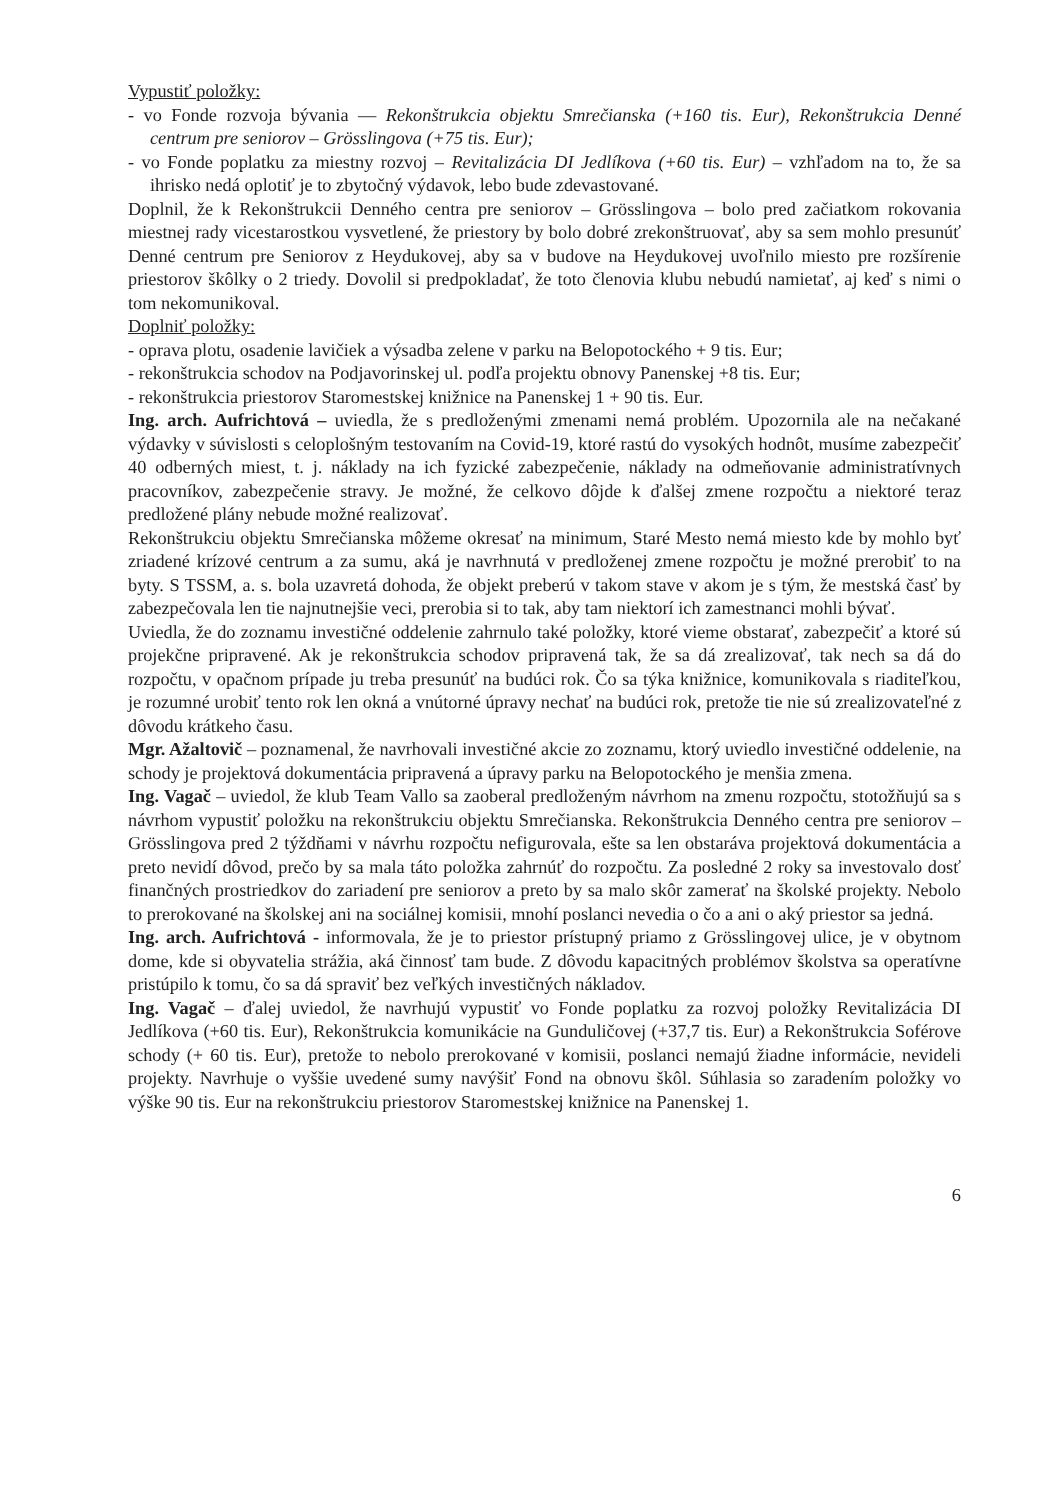Vypustiť položky:
- vo Fonde rozvoja bývania — Rekonštrukcia objektu Smrečianska (+160 tis. Eur), Rekonštrukcia Denné centrum pre seniorov – Grösslingova (+75 tis. Eur);
- vo Fonde poplatku za miestny rozvoj – Revitalizácia DI Jedlíkova (+60 tis. Eur) – vzhľadom na to, že sa ihrisko nedá oplotiť je to zbytočný výdavok, lebo bude zdevastované.
Doplnil, že k Rekonštrukcii Denného centra pre seniorov – Grösslingova – bolo pred začiatkom rokovania miestnej rady vicestarostkou vysvetlené, že priestory by bolo dobré zrekonštruovať, aby sa sem mohlo presunúť Denné centrum pre Seniorov z Heydukovej, aby sa v budove na Heydukovej uvoľnilo miesto pre rozšírenie priestorov škôlky o 2 triedy. Dovolil si predpokladať, že toto členovia klubu nebudú namietať, aj keď s nimi o tom nekomunikoval.
Doplniť položky:
- oprava plotu, osadenie lavičiek a výsadba zelene v parku na Belopotockého + 9 tis. Eur;
- rekonštrukcia schodov na Podjavorinskej ul. podľa projektu obnovy Panenskej +8 tis. Eur;
- rekonštrukcia priestorov Staromestskej knižnice na Panenskej 1 + 90 tis. Eur.
Ing. arch. Aufrichtová – uviedla, že s predloženými zmenami nemá problém. Upozornila ale na nečakané výdavky v súvislosti s celoplošným testovaním na Covid-19, ktoré rastú do vysokých hodnôt, musíme zabezpečiť 40 odberných miest, t. j. náklady na ich fyzické zabezpečenie, náklady na odmeňovanie administratívnych pracovníkov, zabezpečenie stravy. Je možné, že celkovo dôjde k ďalšej zmene rozpočtu a niektoré teraz predložené plány nebude možné realizovať.
Rekonštrukciu objektu Smrečianska môžeme okresať na minimum, Staré Mesto nemá miesto kde by mohlo byť zriadené krízové centrum a za sumu, aká je navrhnutá v predloženej zmene rozpočtu je možné prerobiť to na byty. S TSSM, a. s. bola uzavretá dohoda, že objekt preberú v takom stave v akom je s tým, že mestská časť by zabezpečovala len tie najnutnejšie veci, prerobia si to tak, aby tam niektorí ich zamestnanci mohli bývať.
Uviedla, že do zoznamu investičné oddelenie zahrnulo také položky, ktoré vieme obstarať, zabezpečiť a ktoré sú projekčne pripravené. Ak je rekonštrukcia schodov pripravená tak, že sa dá zrealizovať, tak nech sa dá do rozpočtu, v opačnom prípade ju treba presunúť na budúci rok. Čo sa týka knižnice, komunikovala s riaditeľkou, je rozumné urobiť tento rok len okná a vnútorné úpravy nechať na budúci rok, pretože tie nie sú zrealizovateľné z dôvodu krátkeho času.
Mgr. Ažaltovič – poznamenal, že navrhovali investičné akcie zo zoznamu, ktorý uviedlo investičné oddelenie, na schody je projektová dokumentácia pripravená a úpravy parku na Belopotockého je menšia zmena.
Ing. Vagač – uviedol, že klub Team Vallo sa zaoberal predloženým návrhom na zmenu rozpočtu, stotožňujú sa s návrhom vypustiť položku na rekonštrukciu objektu Smrečianska. Rekonštrukcia Denného centra pre seniorov – Grösslingova pred 2 týždňami v návrhu rozpočtu nefigurovala, ešte sa len obstaráva projektová dokumentácia a preto nevidí dôvod, prečo by sa mala táto položka zahrnúť do rozpočtu. Za posledné 2 roky sa investovalo dosť finančných prostriedkov do zariadení pre seniorov a preto by sa malo skôr zamerať na školské projekty. Nebolo to prerokované na školskej ani na sociálnej komisii, mnohí poslanci nevedia o čo a ani o aký priestor sa jedná.
Ing. arch. Aufrichtová - informovala, že je to priestor prístupný priamo z Grösslingovej ulice, je v obytnom dome, kde si obyvatelia strážia, aká činnosť tam bude. Z dôvodu kapacitných problémov školstva sa operatívne pristúpilo k tomu, čo sa dá spraviť bez veľkých investičných nákladov.
Ing. Vagač – ďalej uviedol, že navrhujú vypustiť vo Fonde poplatku za rozvoj položky Revitalizácia DI Jedlíkova (+60 tis. Eur), Rekonštrukcia komunikácie na Gunduličovej (+37,7 tis. Eur) a Rekonštrukcia Soférove schody (+ 60 tis. Eur), pretože to nebolo prerokované v komisii, poslanci nemajú žiadne informácie, nevideli projekty. Navrhuje o vyššie uvedené sumy navýšiť Fond na obnovu škôl. Súhlasia so zaradením položky vo výške 90 tis. Eur na rekonštrukciu priestorov Staromestskej knižnice na Panenskej 1.
6